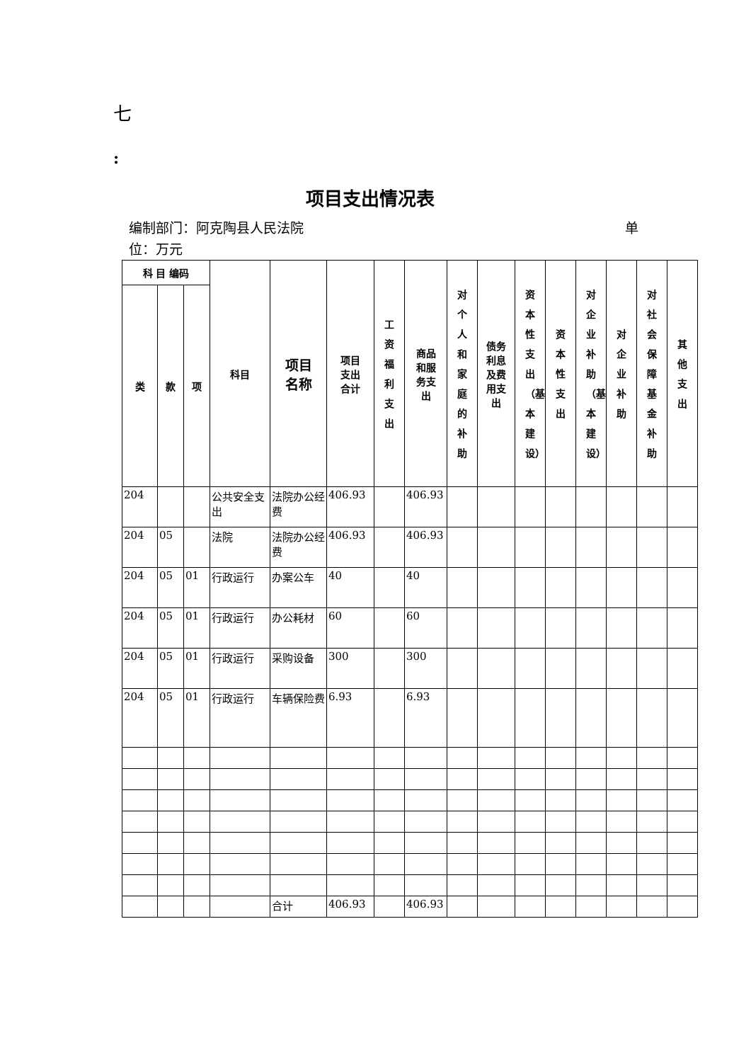七
:
项目支出情况表
编制部门：阿克陶县人民法院 单
位：万元
| 科 目 编码 | | | 科目 | 项目 名称 | 项目 支出 合计 | 工资福利支出 | 商品 和服 务支 出 | 对个人和家庭的补助 | 债务 利息 及费 用支 出 | 资本性支出（基本建设） | 资本性支出 | 对企业补助（基本建设） | 对企业补助 | 对社会保障基金补助 | 其他支出 |
| --- | --- | --- | --- | --- | --- | --- | --- | --- | --- | --- | --- | --- | --- | --- | --- |
| 类 | 款 | 项 | | | | | | | | | | | | | |
| 204 | | | 公共安全支出 | 法院办公经费 | 406.93 | | 406.93 | | | | | | | | |
| 204 | 05 | | 法院 | 法院办公经费 | 406.93 | | 406.93 | | | | | | | | |
| 204 | 05 | 01 | 行政运行 | 办案公车 | 40 | | 40 | | | | | | | | |
| 204 | 05 | 01 | 行政运行 | 办公耗材 | 60 | | 60 | | | | | | | | |
| 204 | 05 | 01 | 行政运行 | 采购设备 | 300 | | 300 | | | | | | | | |
| 204 | 05 | 01 | 行政运行 | 车辆保险费 | 6.93 | | 6.93 | | | | | | | | |
| | | | | 合计 | 406.93 | | 406.93 | | | | | | | | |